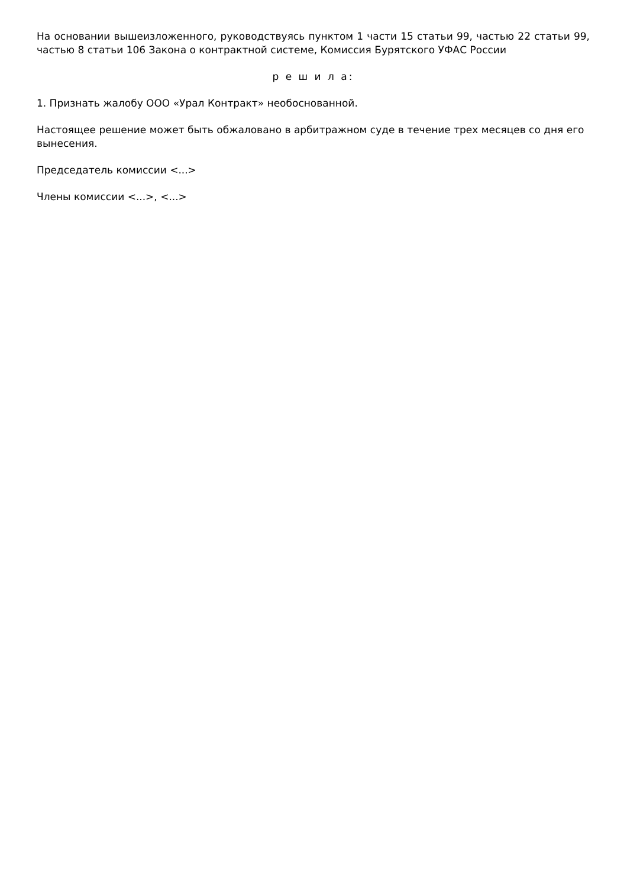На основании вышеизложенного, руководствуясь пунктом 1 части 15 статьи 99, частью 22 статьи 99, частью 8 статьи 106 Закона о контрактной системе, Комиссия Бурятского УФАС России
р е ш и л а:
1. Признать жалобу ООО «Урал Контракт» необоснованной.
Настоящее решение может быть обжаловано в арбитражном суде в течение трех месяцев со дня его вынесения.
Председатель комиссии <...>
Члены комиссии <...>, <...>